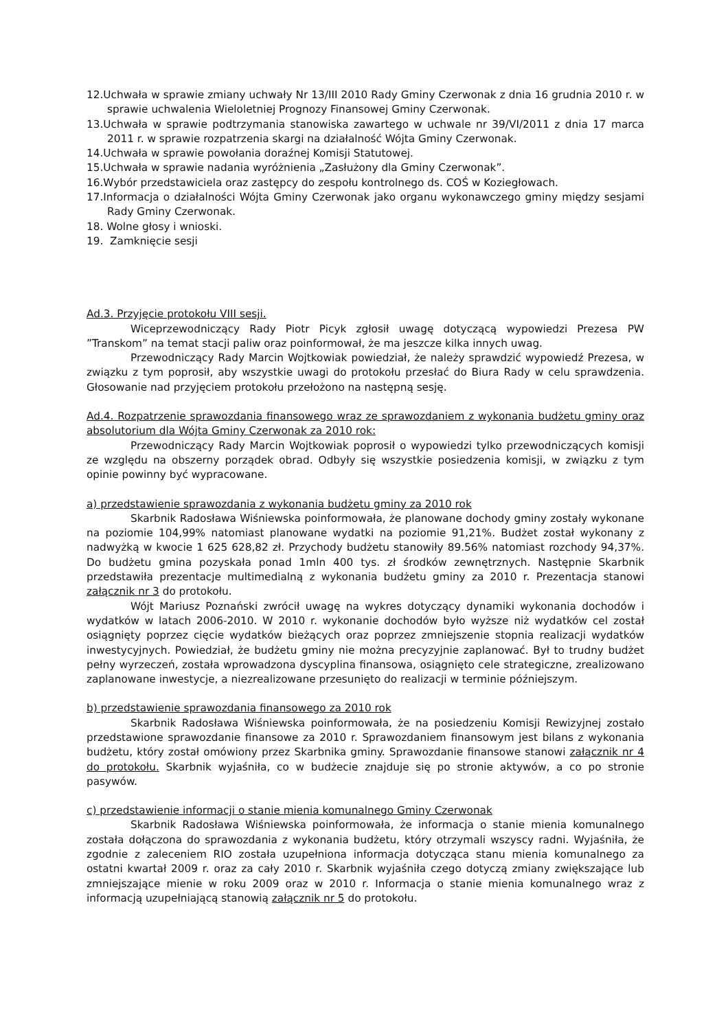12.Uchwała w sprawie zmiany uchwały Nr 13/III 2010 Rady Gminy Czerwonak z dnia 16 grudnia 2010 r. w sprawie uchwalenia Wieloletniej Prognozy Finansowej Gminy Czerwonak.
13.Uchwała w sprawie podtrzymania stanowiska zawartego w uchwale nr 39/VI/2011 z dnia 17 marca 2011 r. w sprawie rozpatrzenia skargi na działalność Wójta Gminy Czerwonak.
14.Uchwała w sprawie powołania doraźnej Komisji Statutowej.
15.Uchwała w sprawie nadania wyróżnienia „Zasłużony dla Gminy Czerwonak”.
16.Wybór przedstawiciela oraz zastępcy do zespołu kontrolnego ds. COŚ w Koziegłowach.
17.Informacja o działalności Wójta Gminy Czerwonak jako organu wykonawczego gminy między sesjami Rady Gminy Czerwonak.
18. Wolne głosy i wnioski.
19. Zamknięcie sesji
Ad.3. Przyjęcie protokołu VIII sesji.
Wiceprzewodniczący Rady Piotr Picyk zgłosił uwagę dotyczącą wypowiedzi Prezesa PW ”Transkom” na temat stacji paliw oraz poinformował, że ma jeszcze kilka innych uwag.
Przewodniczący Rady Marcin Wojtkowiak powiedział, że należy sprawdzić wypowiedź Prezesa, w związku z tym poprosił, aby wszystkie uwagi do protokołu przesłać do Biura Rady w celu sprawdzenia. Głosowanie nad przyjęciem protokołu przełożono na następną sesję.
Ad.4. Rozpatrzenie sprawozdania finansowego wraz ze sprawozdaniem z wykonania budżetu gminy oraz absolutorium dla Wójta Gminy Czerwonak za 2010 rok:
Przewodniczący Rady Marcin Wojtkowiak poprosił o wypowiedzi tylko przewodniczących komisji ze względu na obszerny porządek obrad. Odbyły się wszystkie posiedzenia komisji, w związku z tym opinie powinny być wypracowane.
a) przedstawienie sprawozdania z wykonania budżetu gminy za 2010 rok
Skarbnik Radosława Wiśniewska poinformowała, że planowane dochody gminy zostały wykonane na poziomie 104,99% natomiast planowane wydatki na poziomie 91,21%. Budżet został wykonany z nadwyżką w kwocie 1 625 628,82 zł. Przychody budżetu stanowiły 89.56% natomiast rozchody 94,37%. Do budżetu gmina pozyskała ponad 1mln 400 tys. zł środków zewnętrznych. Następnie Skarbnik przedstawiła prezentacje multimedialną z wykonania budżetu gminy za 2010 r. Prezentacja stanowi załącznik nr 3 do protokołu.
Wójt Mariusz Poznański zwrócił uwagę na wykres dotyczący dynamiki wykonania dochodów i wydatków w latach 2006-2010. W 2010 r. wykonanie dochodów było wyższe niż wydatków cel został osiągnięty poprzez cięcie wydatków bieżących oraz poprzez zmniejszenie stopnia realizacji wydatków inwestycyjnych. Powiedział, że budżetu gminy nie można precyzyjnie zaplanować. Był to trudny budżet pełny wyrzeczeń, została wprowadzona dyscyplina finansowa, osiągnięto cele strategiczne, zrealizowano zaplanowane inwestycje, a niezrealizowane przesunięto do realizacji w terminie późniejszym.
b) przedstawienie sprawozdania finansowego za 2010 rok
Skarbnik Radosława Wiśniewska poinformowała, że na posiedzeniu Komisji Rewizyjnej zostało przedstawione sprawozdanie finansowe za 2010 r. Sprawozdaniem finansowym jest bilans z wykonania budżetu, który został omówiony przez Skarbnika gminy. Sprawozdanie finansowe stanowi załącznik nr 4 do protokołu. Skarbnik wyjaśniła, co w budżecie znajduje się po stronie aktywów, a co po stronie pasywów.
c) przedstawienie informacji o stanie mienia komunalnego Gminy Czerwonak
Skarbnik Radosława Wiśniewska poinformowała, że informacja o stanie mienia komunalnego została dołączona do sprawozdania z wykonania budżetu, który otrzymali wszyscy radni. Wyjaśniła, że zgodnie z zaleceniem RIO została uzupełniona informacja dotycząca stanu mienia komunalnego za ostatni kwartał 2009 r. oraz za cały 2010 r. Skarbnik wyjaśniła czego dotyczą zmiany zwiększające lub zmniejszające mienie w roku 2009 oraz w 2010 r. Informacja o stanie mienia komunalnego wraz z informacją uzupełniającą stanowią załącznik nr 5 do protokołu.